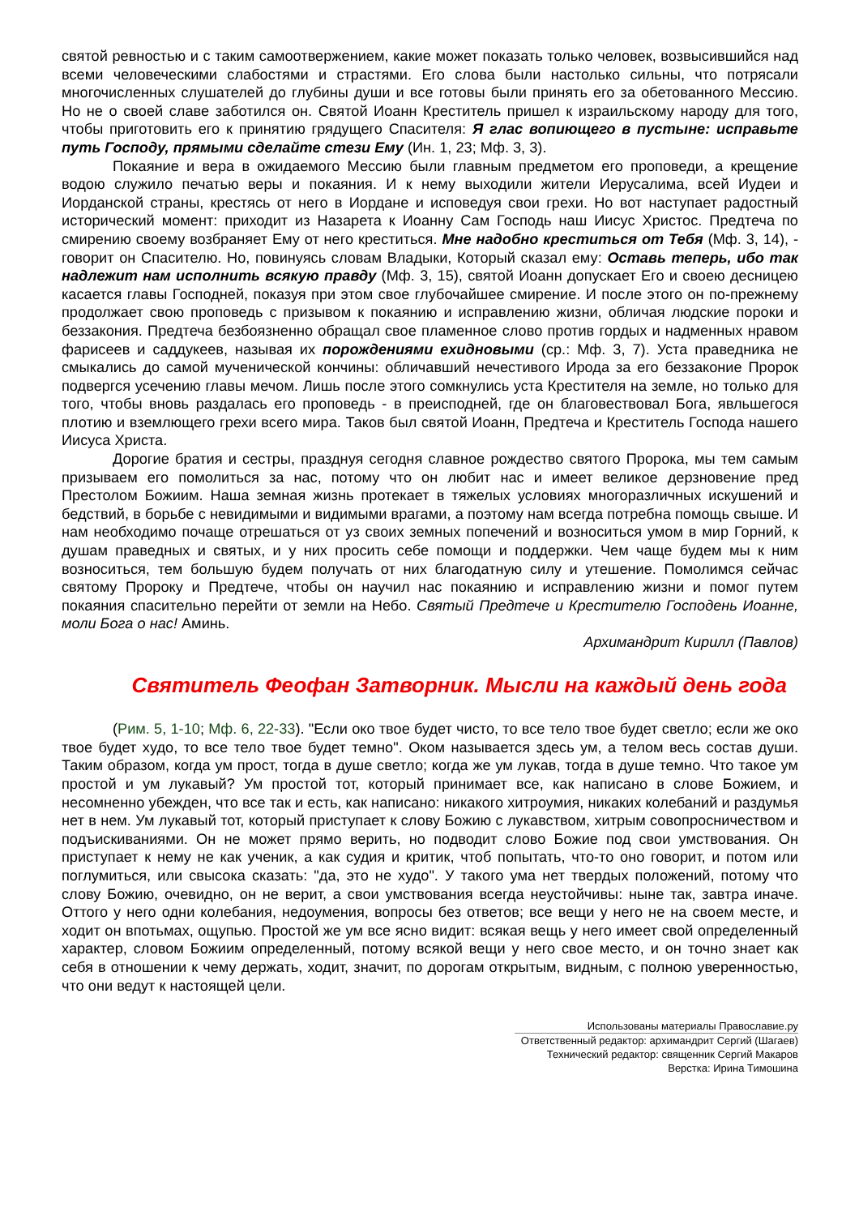святой ревностью и с таким самоотвержением, какие может показать только человек, возвысившийся над всеми человеческими слабостями и страстями. Его слова были настолько сильны, что потрясали многочисленных слушателей до глубины души и все готовы были принять его за обетованного Мессию. Но не о своей славе заботился он. Святой Иоанн Креститель пришел к израильскому народу для того, чтобы приготовить его к принятию грядущего Спасителя: Я глас вопиющего в пустыне: исправьте путь Господу, прямыми сделайте стези Ему (Ин. 1, 23; Мф. 3, 3).
Покаяние и вера в ожидаемого Мессию были главным предметом его проповеди, а крещение водою служило печатью веры и покаяния. И к нему выходили жители Иерусалима, всей Иудеи и Иорданской страны, крестясь от него в Иордане и исповедуя свои грехи. Но вот наступает радостный исторический момент: приходит из Назарета к Иоанну Сам Господь наш Иисус Христос. Предтеча по смирению своему возбраняет Ему от него креститься. Мне надобно креститься от Тебя (Мф. 3, 14), - говорит он Спасителю. Но, повинуясь словам Владыки, Который сказал ему: Оставь теперь, ибо так надлежит нам исполнить всякую правду (Мф. 3, 15), святой Иоанн допускает Его и своею десницею касается главы Господней, показуя при этом свое глубочайшее смирение. И после этого он по-прежнему продолжает свою проповедь с призывом к покаянию и исправлению жизни, обличая людские пороки и беззакония. Предтеча безбоязненно обращал свое пламенное слово против гордых и надменных нравом фарисеев и саддукеев, называя их порождениями ехидновыми (ср.: Мф. 3, 7). Уста праведника не смыкались до самой мученической кончины: обличавший нечестивого Ирода за его беззаконие Пророк подвергся усечению главы мечом. Лишь после этого сомкнулись уста Крестителя на земле, но только для того, чтобы вновь раздалась его проповедь - в преисподней, где он благовествовал Бога, явльшегося плотию и вземлющего грехи всего мира. Таков был святой Иоанн, Предтеча и Креститель Господа нашего Иисуса Христа.
Дорогие братия и сестры, празднуя сегодня славное рождество святого Пророка, мы тем самым призываем его помолиться за нас, потому что он любит нас и имеет великое дерзновение пред Престолом Божиим. Наша земная жизнь протекает в тяжелых условиях многоразличных искушений и бедствий, в борьбе с невидимыми и видимыми врагами, а поэтому нам всегда потребна помощь свыше. И нам необходимо почаще отрешаться от уз своих земных попечений и возноситься умом в мир Горний, к душам праведных и святых, и у них просить себе помощи и поддержки. Чем чаще будем мы к ним возноситься, тем большую будем получать от них благодатную силу и утешение. Помолимся сейчас святому Пророку и Предтече, чтобы он научил нас покаянию и исправлению жизни и помог путем покаяния спасительно перейти от земли на Небо. Святый Предтече и Крестителю Господень Иоанне, моли Бога о нас! Аминь.
Архимандрит Кирилл (Павлов)
Святитель Феофан Затворник. Мысли на каждый день года
(Рим. 5, 1-10; Мф. 6, 22-33). "Если око твое будет чисто, то все тело твое будет светло; если же око твое будет худо, то все тело твое будет темно". Оком называется здесь ум, а телом весь состав души. Таким образом, когда ум прост, тогда в душе светло; когда же ум лукав, тогда в душе темно. Что такое ум простой и ум лукавый? Ум простой тот, который принимает все, как написано в слове Божием, и несомненно убежден, что все так и есть, как написано: никакого хитроумия, никаких колебаний и раздумья нет в нем. Ум лукавый тот, который приступает к слову Божию с лукавством, хитрым совопросничеством и подъискиваниями. Он не может прямо верить, но подводит слово Божие под свои умствования. Он приступает к нему не как ученик, а как судия и критик, чтоб попытать, что-то оно говорит, и потом или поглумиться, или свысока сказать: "да, это не худо". У такого ума нет твердых положений, потому что слову Божию, очевидно, он не верит, а свои умствования всегда неустойчивы: ныне так, завтра иначе. Оттого у него одни колебания, недоумения, вопросы без ответов; все вещи у него не на своем месте, и ходит он впотьмах, ощупью. Простой же ум все ясно видит: всякая вещь у него имеет свой определенный характер, словом Божиим определенный, потому всякой вещи у него свое место, и он точно знает как себя в отношении к чему держать, ходит, значит, по дорогам открытым, видным, с полною уверенностью, что они ведут к настоящей цели.
Использованы материалы Православие.ру
Ответственный редактор: архимандрит Сергий (Шагаев)
Технический редактор: священник Сергий Макаров
Верстка: Ирина Тимошина